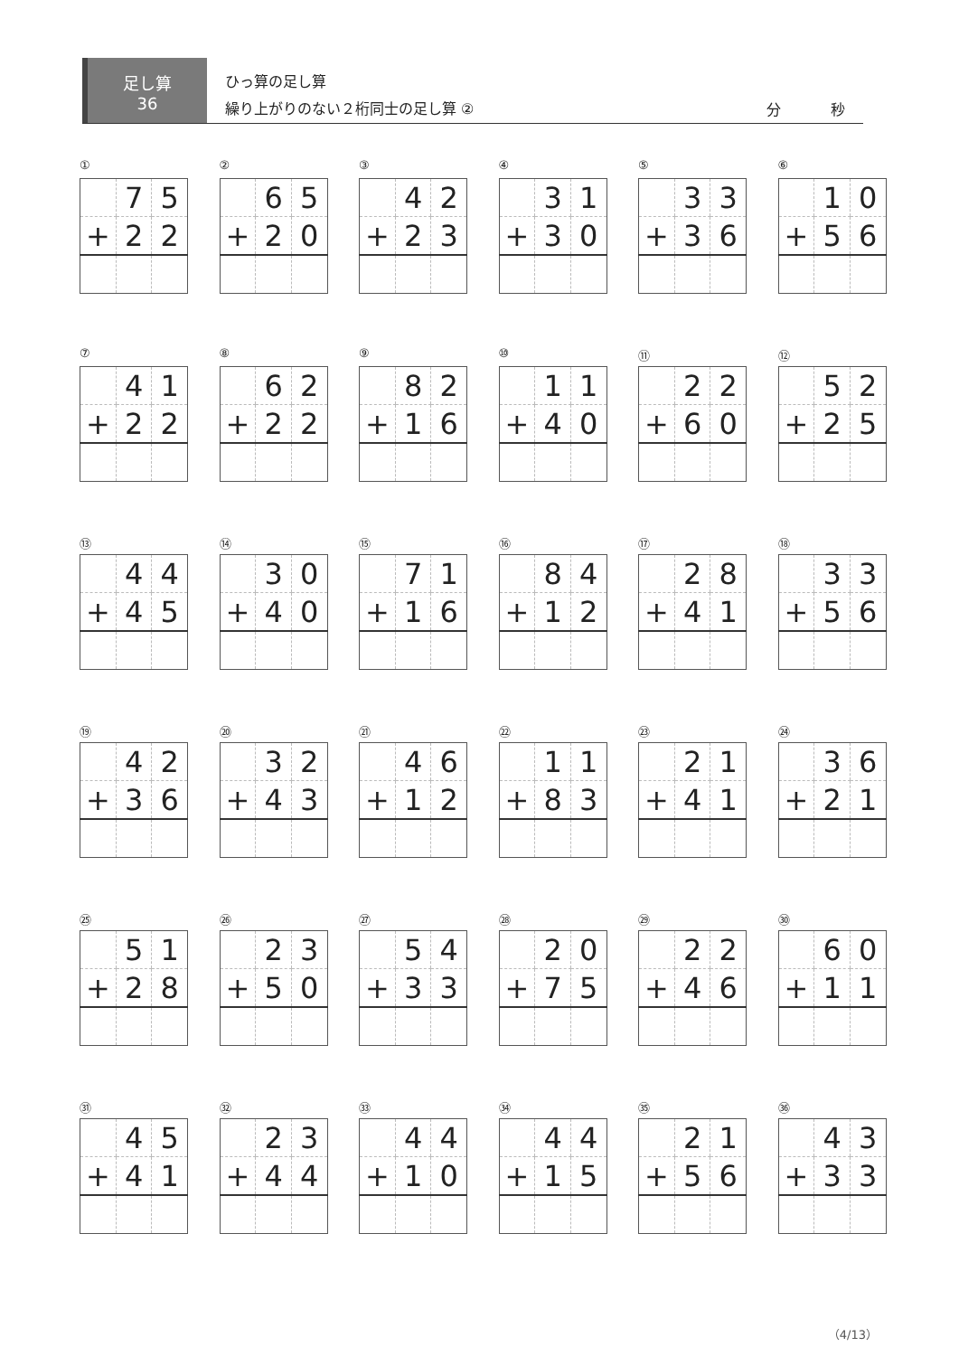足し算
36
ひっ算の足し算
繰り上がりのない２桁同士の足し算 ②
分 秒
①
| | 7 | 5 |
| + | 2 | 2 |
②
| | 6 | 5 |
| + | 2 | 0 |
③
| | 4 | 2 |
| + | 2 | 3 |
④
| | 3 | 1 |
| + | 3 | 0 |
⑤
| | 3 | 3 |
| + | 3 | 6 |
⑥
| | 1 | 0 |
| + | 5 | 6 |
⑦
| | 4 | 1 |
| + | 2 | 2 |
⑧
| | 6 | 2 |
| + | 2 | 2 |
⑨
| | 8 | 2 |
| + | 1 | 6 |
⑩
| | 1 | 1 |
| + | 4 | 0 |
⑪
| | 2 | 2 |
| + | 6 | 0 |
⑫
| | 5 | 2 |
| + | 2 | 5 |
⑬
| | 4 | 4 |
| + | 4 | 5 |
⑭
| | 3 | 0 |
| + | 4 | 0 |
⑮
| | 7 | 1 |
| + | 1 | 6 |
⑯
| | 8 | 4 |
| + | 1 | 2 |
⑰
| | 2 | 8 |
| + | 4 | 1 |
⑱
| | 3 | 3 |
| + | 5 | 6 |
⑲
| | 4 | 2 |
| + | 3 | 6 |
⑳
| | 3 | 2 |
| + | 4 | 3 |
㉑
| | 4 | 6 |
| + | 1 | 2 |
㉒
| | 1 | 1 |
| + | 8 | 3 |
㉓
| | 2 | 1 |
| + | 4 | 1 |
㉔
| | 3 | 6 |
| + | 2 | 1 |
㉕
| | 5 | 1 |
| + | 2 | 8 |
㉖
| | 2 | 3 |
| + | 5 | 0 |
㉗
| | 5 | 4 |
| + | 3 | 3 |
㉘
| | 2 | 0 |
| + | 7 | 5 |
㉙
| | 2 | 2 |
| + | 4 | 6 |
㉚
| | 6 | 0 |
| + | 1 | 1 |
㉛
| | 4 | 5 |
| + | 4 | 1 |
㉜
| | 2 | 3 |
| + | 4 | 4 |
㉝
| | 4 | 4 |
| + | 1 | 0 |
㉞
| | 4 | 4 |
| + | 1 | 5 |
㉟
| | 2 | 1 |
| + | 5 | 6 |
㊱
| | 4 | 3 |
| + | 3 | 3 |
（4/13）